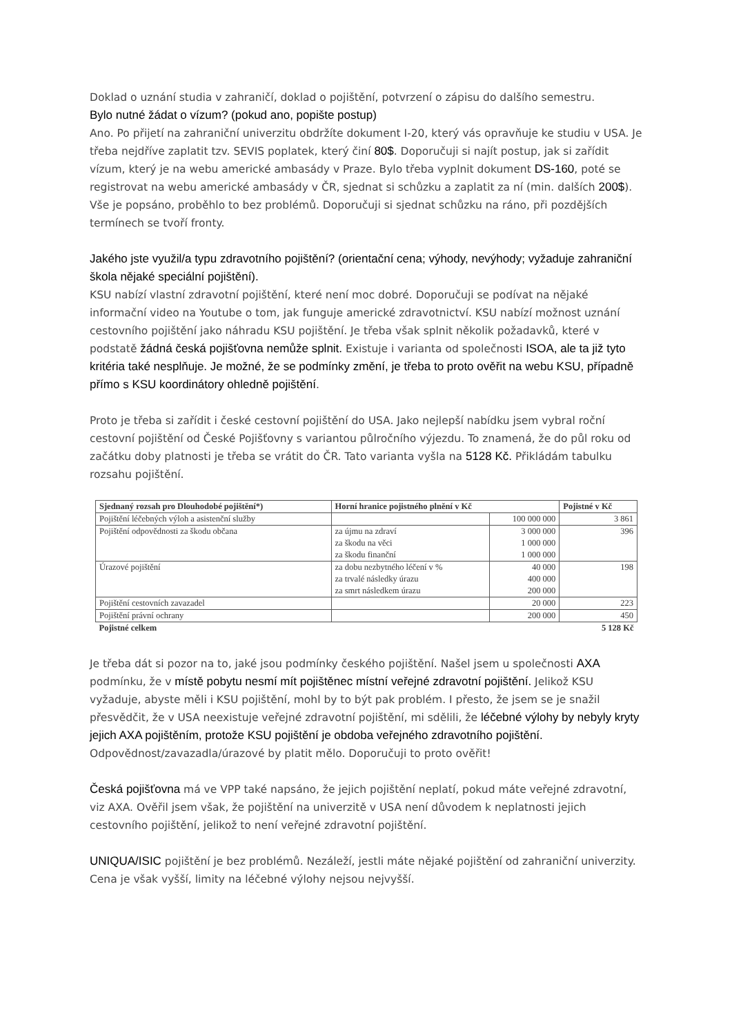Doklad o uznání studia v zahraničí, doklad o pojištění, potvrzení o zápisu do dalšího semestru.
Bylo nutné žádat o vízum? (pokud ano, popište postup)
Ano. Po přijetí na zahraniční univerzitu obdržíte dokument I-20, který vás opravňuje ke studiu v USA. Je třeba nejdříve zaplatit tzv. SEVIS poplatek, který činí 80$. Doporučuji si najít postup, jak si zařídit vízum, který je na webu americké ambasády v Praze. Bylo třeba vyplnit dokument DS-160, poté se registrovat na webu americké ambasády v ČR, sjednat si schůzku a zaplatit za ní (min. dalších 200$). Vše je popsáno, proběhlo to bez problémů. Doporučuji si sjednat schůzku na ráno, při pozdějších termínech se tvoří fronty.
Jakého jste využil/a typu zdravotního pojištění? (orientační cena; výhody, nevýhody; vyžaduje zahraniční škola nějaké speciální pojištění).
KSU nabízí vlastní zdravotní pojištění, které není moc dobré. Doporučuji se podívat na nějaké informační video na Youtube o tom, jak funguje americké zdravotnictví. KSU nabízí možnost uznání cestovního pojištění jako náhradu KSU pojištění. Je třeba však splnit několik požadavků, které v podstatě žádná česká pojišťovna nemůže splnit. Existuje i varianta od společnosti ISOA, ale ta již tyto kritéria také nesplňuje. Je možné, že se podmínky změní, je třeba to proto ověřit na webu KSU, případně přímo s KSU koordinátory ohledně pojištění.
Proto je třeba si zařídit i české cestovní pojištění do USA. Jako nejlepší nabídku jsem vybral roční cestovní pojištění od České Pojišťovny s variantou půlročního výjezdu. To znamená, že do půl roku od začátku doby platnosti je třeba se vrátit do ČR. Tato varianta vyšla na 5128 Kč. Přikládám tabulku rozsahu pojištění.
| Sjednaný rozsah pro Dlouhodobé pojištění*) | Horní hranice pojistného plnění v Kč | | Pojistné v Kč |
| --- | --- | --- | --- |
| Pojištění léčebných výloh a asistenční služby | | 100 000 000 | 3 861 |
| Pojištění odpovědnosti za škodu občana | za újmu na zdraví za škodu na věci za škodu finanční | 3 000 000 1 000 000 1 000 000 | 396 |
| Úrazové pojištění | za dobu nezbytného léčení v % za trvalé následky úrazu za smrt následkem úrazu | 40 000 400 000 200 000 | 198 |
| Pojištění cestovních zavazadel | | 20 000 | 223 |
| Pojištění právní ochrany | | 200 000 | 450 |
| Pojistné celkem | | | 5 128 Kč |
Je třeba dát si pozor na to, jaké jsou podmínky českého pojištění. Našel jsem u společnosti AXA podmínku, že v místě pobytu nesmí mít pojištěnec místní veřejné zdravotní pojištění. Jelikož KSU vyžaduje, abyste měli i KSU pojištění, mohl by to být pak problém. I přesto, že jsem se je snažil přesvědčit, že v USA neexistuje veřejné zdravotní pojištění, mi sdělili, že léčebné výlohy by nebyly kryty jejich AXA pojištěním, protože KSU pojištění je obdoba veřejného zdravotního pojištění. Odpovědnost/zavazadla/úrazové by platit mělo. Doporučuji to proto ověřit!
Česká pojišťovna má ve VPP také napsáno, že jejich pojištění neplatí, pokud máte veřejné zdravotní, viz AXA. Ověřil jsem však, že pojištění na univerzitě v USA není důvodem k neplatnosti jejich cestovního pojištění, jelikož to není veřejné zdravotní pojištění.
UNIQUA/ISIC pojištění je bez problémů. Nezáleží, jestli máte nějaké pojištění od zahraniční univerzity. Cena je však vyšší, limity na léčebné výlohy nejsou nejvyšší.